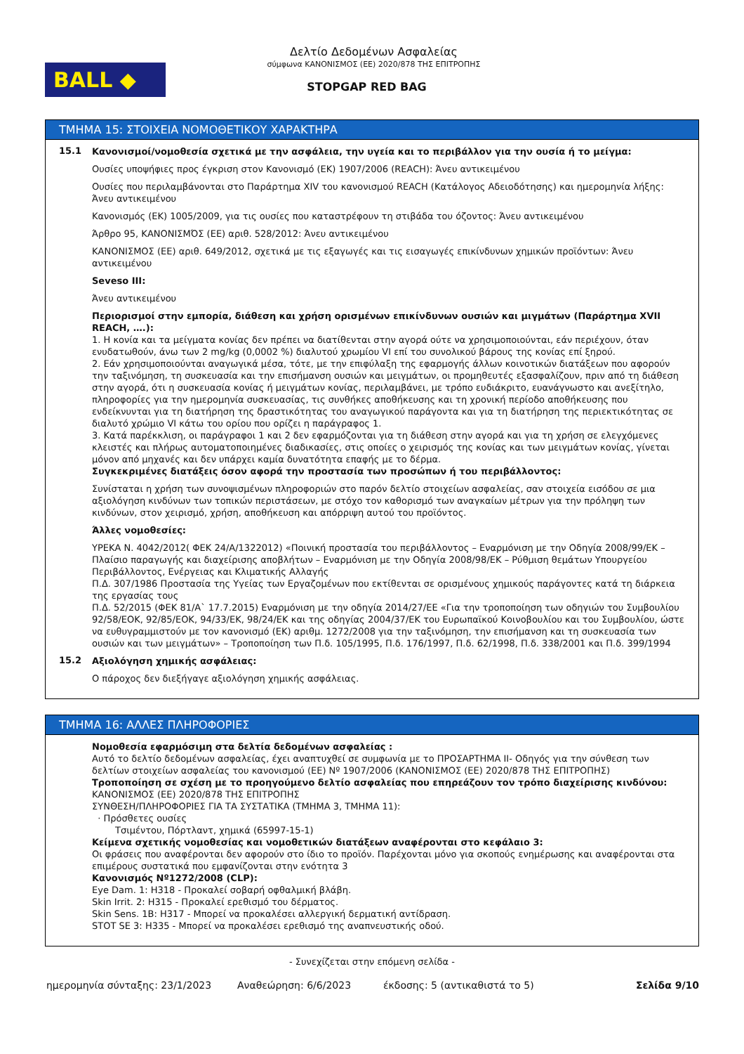BALL ◆
Δελτίο Δεδομένων Ασφαλείας
σύμφωνα ΚΑΝΟΝΙΣΜΟΣ (ΕΕ) 2020/878 ΤΗΣ ΕΠΙΤΡΟΠΗΣ
STOPGAP RED BAG
ΤΜΗΜΑ 15: ΣΤΟΙΧΕΙΑ ΝΟΜΟΘΕΤΙΚΟΥ ΧΑΡΑΚΤΗΡΑ
15.1
Κανονισμοί/νομοθεσία σχετικά με την ασφάλεια, την υγεία και το περιβάλλον για την ουσία ή το μείγμα:
Ουσίες υποψήφιες προς έγκριση στον Κανονισμό (ΕΚ) 1907/2006 (REACH): Άνευ αντικειμένου
Ουσίες που περιλαμβάνονται στο Παράρτημα XIV του κανονισμού REACH (Κατάλογος Αδειοδότησης) και ημερομηνία λήξης: Άνευ αντικειμένου
Κανονισμός (ΕΚ) 1005/2009, για τις ουσίες που καταστρέφουν τη στιβάδα του όζοντος: Άνευ αντικειμένου
Άρθρο 95, ΚΑΝΟΝΙΣΜΌΣ (ΕΕ) αριθ. 528/2012: Άνευ αντικειμένου
ΚΑΝΟΝΙΣΜΟΣ (ΕΕ) αριθ. 649/2012, σχετικά με τις εξαγωγές και τις εισαγωγές επικίνδυνων χημικών προϊόντων: Άνευ αντικειμένου
Seveso III:
Άνευ αντικειμένου
Περιορισμοί στην εμπορία, διάθεση και χρήση ορισμένων επικίνδυνων ουσιών και μιγμάτων (Παράρτημα XVII REACH, ….):
1. Η κονία και τα μείγματα κονίας δεν πρέπει να διατίθενται στην αγορά ούτε να χρησιμοποιούνται, εάν περιέχουν, όταν ενυδατωθούν, άνω των 2 mg/kg (0,0002 %) διαλυτού χρωμίου VI επί του συνολικού βάρους της κονίας επί ξηρού.
2. Εάν χρησιμοποιούνται αναγωγικά μέσα, τότε, με την επιφύλαξη της εφαρμογής άλλων κοινοτικών διατάξεων που αφορούν την ταξινόμηση, τη συσκευασία και την επισήμανση ουσιών και μειγμάτων, οι προμηθευτές εξασφαλίζουν, πριν από τη διάθεση στην αγορά, ότι η συσκευασία κονίας ή μειγμάτων κονίας, περιλαμβάνει, με τρόπο ευδιάκριτο, ευανάγνωστο και ανεξίτηλο, πληροφορίες για την ημερομηνία συσκευασίας, τις συνθήκες αποθήκευσης και τη χρονική περίοδο αποθήκευσης που ενδείκνυνται για τη διατήρηση της δραστικότητας του αναγωγικού παράγοντα και για τη διατήρηση της περιεκτικότητας σε διαλυτό χρώμιο VI κάτω του ορίου που ορίζει η παράγραφος 1.
3. Κατά παρέκκλιση, οι παράγραφοι 1 και 2 δεν εφαρμόζονται για τη διάθεση στην αγορά και για τη χρήση σε ελεγχόμενες κλειστές και πλήρως αυτοματοποιημένες διαδικασίες, στις οποίες ο χειρισμός της κονίας και των μειγμάτων κονίας, γίνεται μόνον από μηχανές και δεν υπάρχει καμία δυνατότητα επαφής με το δέρμα.
Συγκεκριμένες διατάξεις όσον αφορά την προστασία των προσώπων ή του περιβάλλοντος:
Συνίσταται η χρήση των συνοψισμένων πληροφοριών στο παρόν δελτίο στοιχείων ασφαλείας, σαν στοιχεία εισόδου σε μια αξιολόγηση κινδύνων των τοπικών περιστάσεων, με στόχο τον καθορισμό των αναγκαίων μέτρων για την πρόληψη των κινδύνων, στον χειρισμό, χρήση, αποθήκευση και απόρριψη αυτού του προϊόντος.
Άλλες νομοθεσίες:
ΥΡΕΚΑ Ν. 4042/2012( ΦΕΚ 24/Α/1322012) «Ποινική προστασία του περιβάλλοντος – Εναρμόνιση με την Οδηγία 2008/99/ΕΚ – Πλαίσιο παραγωγής και διαχείρισης αποβλήτων – Εναρμόνιση με την Οδηγία 2008/98/ΕΚ – Ρύθμιση θεμάτων Υπουργείου Περιβάλλοντος, Ενέργειας και Κλιματικής Αλλαγής
Π.Δ. 307/1986 Προστασία της Υγείας των Εργαζομένων που εκτίθενται σε ορισμένους χημικούς παράγοντες κατά τη διάρκεια της εργασίας τους
Π.Δ. 52/2015 (ΦΕΚ 81/Α` 17.7.2015) Εναρμόνιση με την οδηγία 2014/27/ΕΕ «Για την τροποποίηση των οδηγιών του Συμβουλίου 92/58/ΕΟΚ, 92/85/ΕΟΚ, 94/33/ΕΚ, 98/24/ΕΚ και της οδηγίας 2004/37/ΕΚ του Ευρωπαϊκού Κοινοβουλίου και του Συμβουλίου, ώστε να ευθυγραμμιστούν με τον κανονισμό (ΕΚ) αριθμ. 1272/2008 για την ταξινόμηση, την επισήμανση και τη συσκευασία των ουσιών και των μειγμάτων» – Τροποποίηση των Π.δ. 105/1995, Π.δ. 176/1997, Π.δ. 62/1998, Π.δ. 338/2001 και Π.δ. 399/1994
15.2
Αξιολόγηση χημικής ασφάλειας:
Ο πάροχος δεν διεξήγαγε αξιολόγηση χημικής ασφάλειας.
ΤΜΗΜΑ 16: ΑΛΛΕΣ ΠΛΗΡΟΦΟΡΙΕΣ
Νομοθεσία εφαρμόσιμη στα δελτία δεδομένων ασφαλείας :
Αυτό το δελτίο δεδομένων ασφαλείας, έχει αναπτυχθεί σε συμφωνία με το ΠΡΟΣΑΡΤΗΜΑ II- Οδηγός για την σύνθεση των δελτίων στοιχείων ασφαλείας του κανονισμού (ΕΕ) Nº 1907/2006 (ΚΑΝΟΝΙΣΜΟΣ (ΕΕ) 2020/878 ΤΗΣ ΕΠΙΤΡΟΠΗΣ)
Τροποποίηση σε σχέση με το προηγούμενο δελτίο ασφαλείας που επηρεάζουν τον τρόπο διαχείρισης κινδύνου:
ΚΑΝΟΝΙΣΜΟΣ (ΕΕ) 2020/878 ΤΗΣ ΕΠΙΤΡΟΠΗΣ
ΣΥΝΘΕΣΗ/ΠΛΗΡΟΦΟΡΙΕΣ ΓΙΑ ΤΑ ΣΥΣΤΑΤΙΚΑ (ΤΜΗΜΑ 3, ΤΜΗΜΑ 11):
· Πρόσθετες ουσίες
Τσιμέντου, Πόρτλαντ, χημικά (65997-15-1)
Κείμενα σχετικής νομοθεσίας και νομοθετικών διατάξεων αναφέρονται στο κεφάλαιο 3:
Οι φράσεις που αναφέρονται δεν αφορούν στο ίδιο το προϊόν. Παρέχονται μόνο για σκοπούς ενημέρωσης και αναφέρονται στα επιμέρους συστατικά που εμφανίζονται στην ενότητα 3
Κανονισμός Nº1272/2008 (CLP):
Eye Dam. 1: H318 - Προκαλεί σοβαρή οφθαλμική βλάβη.
Skin Irrit. 2: H315 - Προκαλεί ερεθισμό του δέρματος.
Skin Sens. 1B: H317 - Μπορεί να προκαλέσει αλλεργική δερματική αντίδραση.
STOT SE 3: H335 - Μπορεί να προκαλέσει ερεθισμό της αναπνευστικής οδού.
- Συνεχίζεται στην επόμενη σελίδα -
ημερομηνία σύνταξης: 23/1/2023 Αναθεώρηση: 6/6/2023 έκδοσης: 5 (αντικαθιστά το 5) Σελίδα 9/10